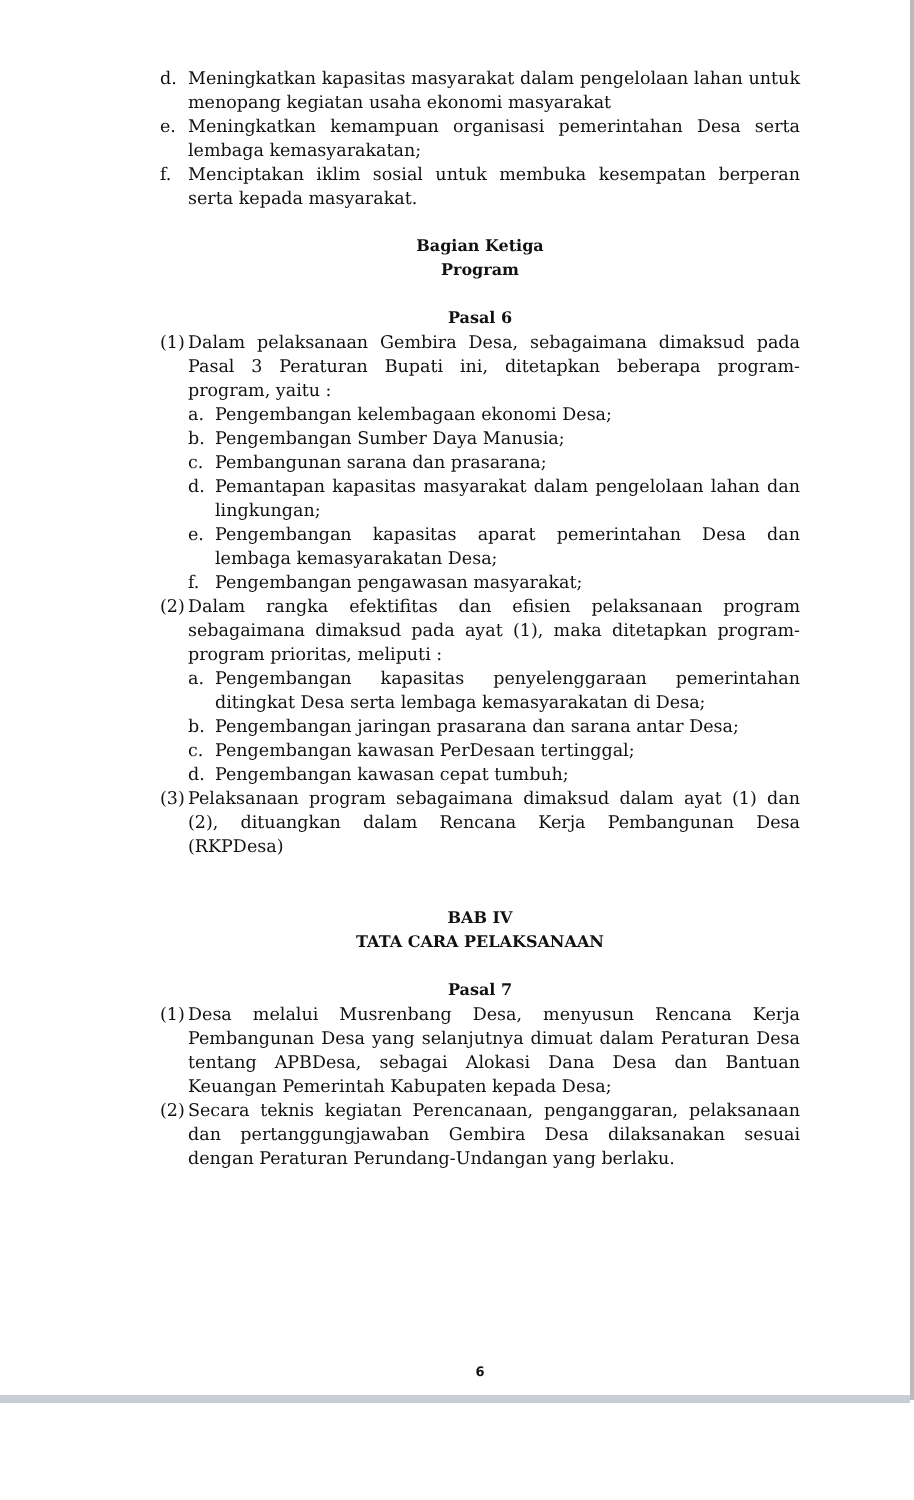d. Meningkatkan kapasitas masyarakat dalam pengelolaan lahan untuk menopang kegiatan usaha ekonomi masyarakat
e. Meningkatkan kemampuan organisasi pemerintahan Desa serta lembaga kemasyarakatan;
f. Menciptakan iklim sosial untuk membuka kesempatan berperan serta kepada masyarakat.
Bagian Ketiga
Program
Pasal 6
(1) Dalam pelaksanaan Gembira Desa, sebagaimana dimaksud pada Pasal 3 Peraturan Bupati ini, ditetapkan beberapa program-program, yaitu :
a. Pengembangan kelembagaan ekonomi Desa;
b. Pengembangan Sumber Daya Manusia;
c. Pembangunan sarana dan prasarana;
d. Pemantapan kapasitas masyarakat dalam pengelolaan lahan dan lingkungan;
e. Pengembangan kapasitas aparat pemerintahan Desa dan lembaga kemasyarakatan Desa;
f. Pengembangan pengawasan masyarakat;
(2) Dalam rangka efektifitas dan efisien pelaksanaan program sebagaimana dimaksud pada ayat (1), maka ditetapkan program-program prioritas, meliputi :
a. Pengembangan kapasitas penyelenggaraan pemerintahan ditingkat Desa serta lembaga kemasyarakatan di Desa;
b. Pengembangan jaringan prasarana dan sarana antar Desa;
c. Pengembangan kawasan PerDesaan tertinggal;
d. Pengembangan kawasan cepat tumbuh;
(3) Pelaksanaan program sebagaimana dimaksud dalam ayat (1) dan (2), dituangkan dalam Rencana Kerja Pembangunan Desa (RKPDesa)
BAB IV
TATA CARA PELAKSANAAN
Pasal 7
(1) Desa melalui Musrenbang Desa, menyusun Rencana Kerja Pembangunan Desa yang selanjutnya dimuat dalam Peraturan Desa tentang APBDesa, sebagai Alokasi Dana Desa dan Bantuan Keuangan Pemerintah Kabupaten kepada Desa;
(2) Secara teknis kegiatan Perencanaan, penganggaran, pelaksanaan dan pertanggungjawaban Gembira Desa dilaksanakan sesuai dengan Peraturan Perundang-Undangan yang berlaku.
6